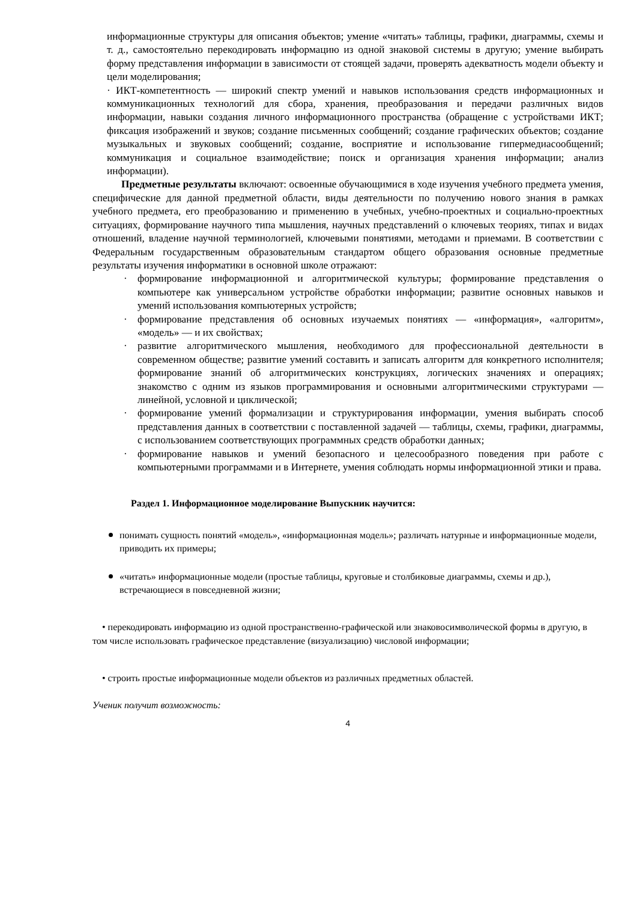информационные структуры для описания объектов; умение «читать» таблицы, графики, диаграммы, схемы и т. д., самостоятельно перекодировать информацию из одной знаковой системы в другую; умение выбирать форму представления информации в зависимости от стоящей задачи, проверять адекватность модели объекту и цели моделирования;
· ИКТ-компетентность — широкий спектр умений и навыков использования средств информационных и коммуникационных технологий для сбора, хранения, преобразования и передачи различных видов информации, навыки создания личного информационного пространства (обращение с устройствами ИКТ; фиксация изображений и звуков; создание письменных сообщений; создание графических объектов; создание музыкальных и звуковых сообщений; создание, восприятие и использование гипермедиасообщений; коммуникация и социальное взаимодействие; поиск и организация хранения информации; анализ информации).
Предметные результаты включают: освоенные обучающимися в ходе изучения учебного предмета умения, специфические для данной предметной области, виды деятельности по получению нового знания в рамках учебного предмета, его преобразованию и применению в учебных, учебно-проектных и социально-проектных ситуациях, формирование научного типа мышления, научных представлений о ключевых теориях, типах и видах отношений, владение научной терминологией, ключевыми понятиями, методами и приемами. В соответствии с Федеральным государственным образовательным стандартом общего образования основные предметные результаты изучения информатики в основной школе отражают:
· формирование информационной и алгоритмической культуры; формирование представления о компьютере как универсальном устройстве обработки информации; развитие основных навыков и умений использования компьютерных устройств;
· формирование представления об основных изучаемых понятиях — «информация», «алгоритм», «модель» — и их свойствах;
· развитие алгоритмического мышления, необходимого для профессиональной деятельности в современном обществе; развитие умений составить и записать алгоритм для конкретного исполнителя; формирование знаний об алгоритмических конструкциях, логических значениях и операциях; знакомство с одним из языков программирования и основными алгоритмическими структурами — линейной, условной и циклической;
· формирование умений формализации и структурирования информации, умения выбирать способ представления данных в соответствии с поставленной задачей — таблицы, схемы, графики, диаграммы, с использованием соответствующих программных средств обработки данных;
· формирование навыков и умений безопасного и целесообразного поведения при работе с компьютерными программами и в Интернете, умения соблюдать нормы информационной этики и права.
Раздел 1. Информационное моделирование Выпускник научится:
понимать сущность понятий «модель», «информационная модель»; различать натурные и информационные модели, приводить их примеры;
«читать» информационные модели (простые таблицы, круговые и столбиковые диаграммы, схемы и др.), встречающиеся в повседневной жизни;
• перекодировать информацию из одной пространственно-графической или знаковосимволической формы в другую, в том числе использовать графическое представление (визуализацию) числовой информации;
• строить простые информационные модели объектов из различных предметных областей.
Ученик получит возможность:
4